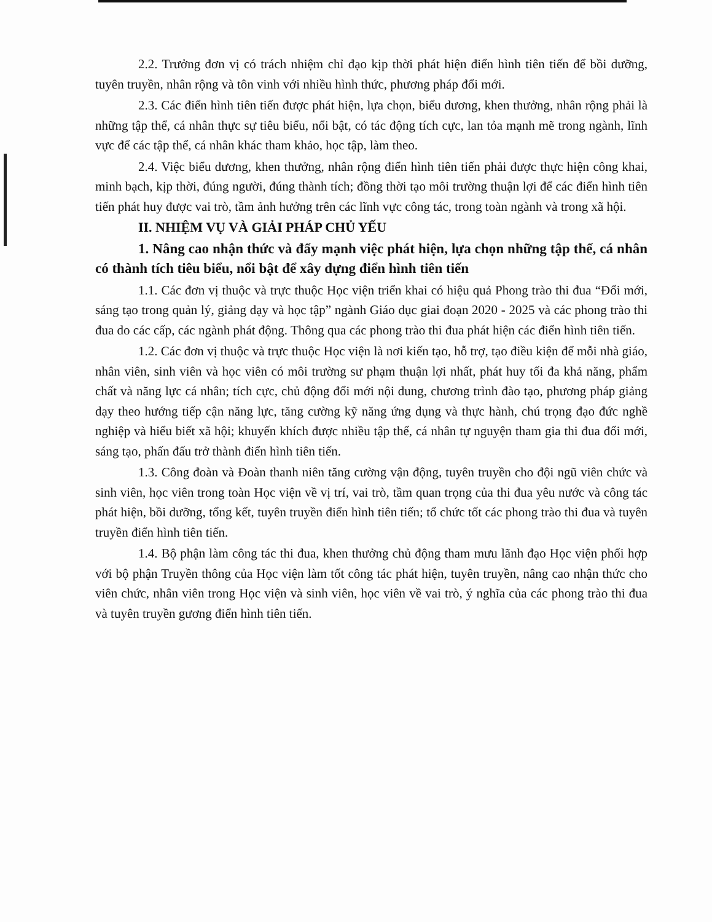2.2. Trưởng đơn vị có trách nhiệm chỉ đạo kịp thời phát hiện điển hình tiên tiến để bồi dưỡng, tuyên truyền, nhân rộng và tôn vinh với nhiều hình thức, phương pháp đổi mới.
2.3. Các điển hình tiên tiến được phát hiện, lựa chọn, biểu dương, khen thưởng, nhân rộng phải là những tập thể, cá nhân thực sự tiêu biểu, nổi bật, có tác động tích cực, lan tỏa mạnh mẽ trong ngành, lĩnh vực để các tập thể, cá nhân khác tham khảo, học tập, làm theo.
2.4. Việc biểu dương, khen thưởng, nhân rộng điển hình tiên tiến phải được thực hiện công khai, minh bạch, kịp thời, đúng người, đúng thành tích; đồng thời tạo môi trường thuận lợi để các điển hình tiên tiến phát huy được vai trò, tầm ảnh hưởng trên các lĩnh vực công tác, trong toàn ngành và trong xã hội.
II. NHIỆM VỤ VÀ GIẢI PHÁP CHỦ YẾU
1. Nâng cao nhận thức và đẩy mạnh việc phát hiện, lựa chọn những tập thể, cá nhân có thành tích tiêu biểu, nổi bật để xây dựng điển hình tiên tiến
1.1. Các đơn vị thuộc và trực thuộc Học viện triển khai có hiệu quả Phong trào thi đua “Đổi mới, sáng tạo trong quản lý, giảng dạy và học tập” ngành Giáo dục giai đoạn 2020 - 2025 và các phong trào thi đua do các cấp, các ngành phát động. Thông qua các phong trào thi đua phát hiện các điển hình tiên tiến.
1.2. Các đơn vị thuộc và trực thuộc Học viện là nơi kiến tạo, hỗ trợ, tạo điều kiện để mỗi nhà giáo, nhân viên, sinh viên và học viên có môi trường sư phạm thuận lợi nhất, phát huy tối đa khả năng, phẩm chất và năng lực cá nhân; tích cực, chủ động đổi mới nội dung, chương trình đào tạo, phương pháp giảng dạy theo hướng tiếp cận năng lực, tăng cường kỹ năng ứng dụng và thực hành, chú trọng đạo đức nghề nghiệp và hiểu biết xã hội; khuyến khích được nhiều tập thể, cá nhân tự nguyện tham gia thi đua đổi mới, sáng tạo, phấn đấu trở thành điển hình tiên tiến.
1.3. Công đoàn và Đoàn thanh niên tăng cường vận động, tuyên truyền cho đội ngũ viên chức và sinh viên, học viên trong toàn Học viện về vị trí, vai trò, tầm quan trọng của thi đua yêu nước và công tác phát hiện, bồi dưỡng, tổng kết, tuyên truyền điển hình tiên tiến; tổ chức tốt các phong trào thi đua và tuyên truyền điển hình tiên tiến.
1.4. Bộ phận làm công tác thi đua, khen thưởng chủ động tham mưu lãnh đạo Học viện phối hợp với bộ phận Truyền thông của Học viện làm tốt công tác phát hiện, tuyên truyền, nâng cao nhận thức cho viên chức, nhân viên trong Học viện và sinh viên, học viên về vai trò, ý nghĩa của các phong trào thi đua và tuyên truyền gương điển hình tiên tiến.